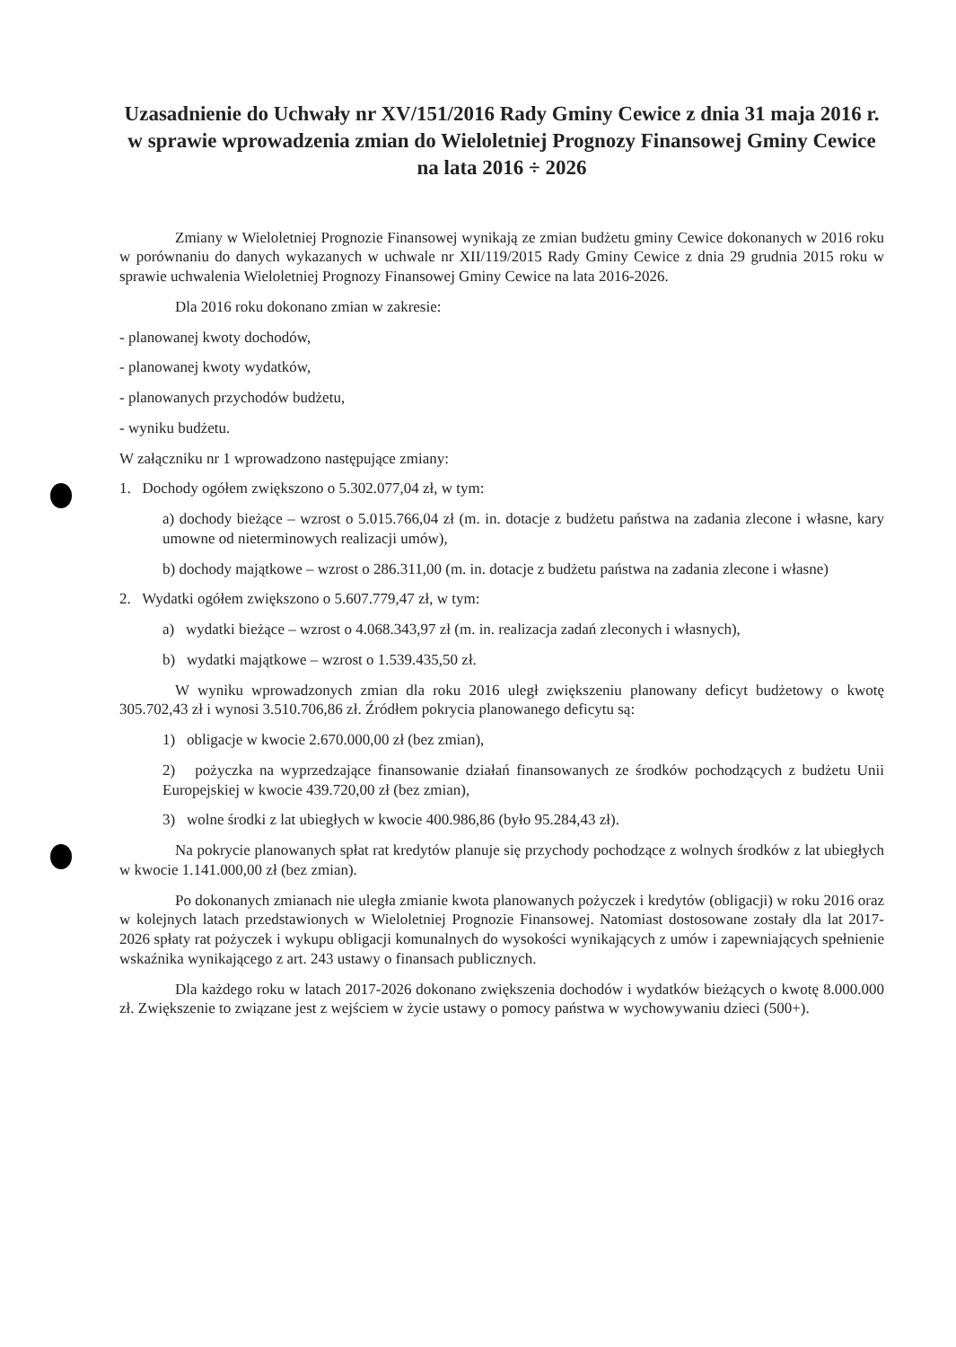Uzasadnienie do Uchwały nr XV/151/2016 Rady Gminy Cewice z dnia 31 maja 2016 r. w sprawie wprowadzenia zmian do Wieloletniej Prognozy Finansowej Gminy Cewice na lata 2016 ÷ 2026
Zmiany w Wieloletniej Prognozie Finansowej wynikają ze zmian budżetu gminy Cewice dokonanych w 2016 roku w porównaniu do danych wykazanych w uchwale nr XII/119/2015 Rady Gminy Cewice z dnia 29 grudnia 2015 roku w sprawie uchwalenia Wieloletniej Prognozy Finansowej Gminy Cewice na lata 2016-2026.
Dla 2016 roku dokonano zmian w zakresie:
- planowanej kwoty dochodów,
- planowanej kwoty wydatków,
- planowanych przychodów budżetu,
- wyniku budżetu.
W załączniku nr 1 wprowadzono następujące zmiany:
1. Dochody ogółem zwiększono o 5.302.077,04 zł, w tym:
a) dochody bieżące – wzrost o 5.015.766,04 zł (m. in. dotacje z budżetu państwa na zadania zlecone i własne, kary umowne od nieterminowych realizacji umów),
b) dochody majątkowe – wzrost o 286.311,00 (m. in. dotacje z budżetu państwa na zadania zlecone i własne)
2. Wydatki ogółem zwiększono o 5.607.779,47 zł, w tym:
a) wydatki bieżące – wzrost o 4.068.343,97 zł (m. in. realizacja zadań zleconych i własnych),
b) wydatki majątkowe – wzrost o 1.539.435,50 zł.
W wyniku wprowadzonych zmian dla roku 2016 uległ zwiększeniu planowany deficyt budżetowy o kwotę 305.702,43 zł i wynosi 3.510.706,86 zł. Źródłem pokrycia planowanego deficytu są:
1) obligacje w kwocie 2.670.000,00 zł (bez zmian),
2) pożyczka na wyprzedzające finansowanie działań finansowanych ze środków pochodzących z budżetu Unii Europejskiej w kwocie 439.720,00 zł (bez zmian),
3) wolne środki z lat ubiegłych w kwocie 400.986,86 (było 95.284,43 zł).
Na pokrycie planowanych spłat rat kredytów planuje się przychody pochodzące z wolnych środków z lat ubiegłych w kwocie 1.141.000,00 zł (bez zmian).
Po dokonanych zmianach nie uległa zmianie kwota planowanych pożyczek i kredytów (obligacji) w roku 2016 oraz w kolejnych latach przedstawionych w Wieloletniej Prognozie Finansowej. Natomiast dostosowane zostały dla lat 2017-2026 spłaty rat pożyczek i wykupu obligacji komunalnych do wysokości wynikających z umów i zapewniających spełnienie wskaźnika wynikającego z art. 243 ustawy o finansach publicznych.
Dla każdego roku w latach 2017-2026 dokonano zwiększenia dochodów i wydatków bieżących o kwotę 8.000.000 zł. Zwiększenie to związane jest z wejściem w życie ustawy o pomocy państwa w wychowywaniu dzieci (500+).